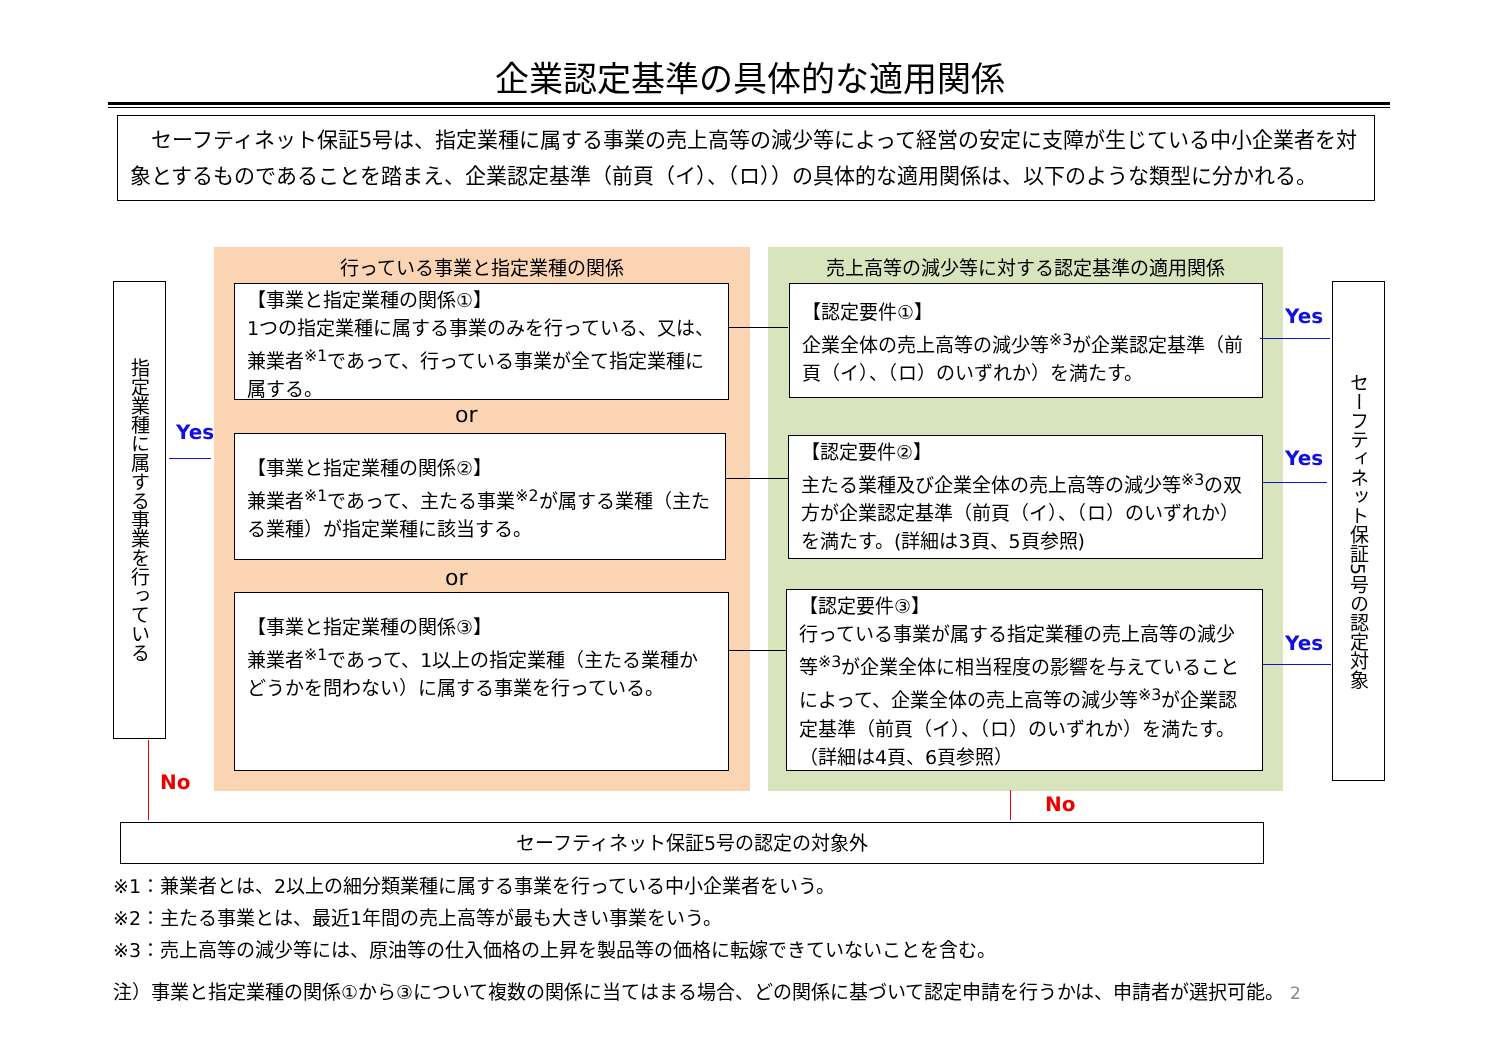企業認定基準の具体的な適用関係
　セーフティネット保証5号は、指定業種に属する事業の売上高等の減少等によって経営の安定に支障が生じている中小企業者を対象とするものであることを踏まえ、企業認定基準（前頁（イ）、（ロ））の具体的な適用関係は、以下のような類型に分かれる。
指定業種に属する事業を行っている
Yes
行っている事業と指定業種の関係 売上高等の減少等に対する認定基準の適用関係
【事業と指定業種の関係①】
1つの指定業種に属する事業のみを行っている、又は、兼業者<sup>※1</sup>であって、行っている事業が全て指定業種に属する。
or
【事業と指定業種の関係②】
兼業者<sup>※1</sup>であって、主たる事業<sup>※2</sup>が属する業種（主たる業種）が指定業種に該当する。
or
【事業と指定業種の関係③】
兼業者<sup>※1</sup>であって、1以上の指定業種（主たる業種かどうかを問わない）に属する事業を行っている。
【認定要件①】
企業全体の売上高等の減少等<sup>※3</sup>が企業認定基準（前頁（イ）、（ロ）のいずれか）を満たす。
【認定要件②】
主たる業種及び企業全体の売上高等の減少等<sup>※3</sup>の双方が企業認定基準（前頁（イ）、（ロ）のいずれか）を満たす。(詳細は3頁、5頁参照)
【認定要件③】
行っている事業が属する指定業種の売上高等の減少等<sup>※3</sup>が企業全体に相当程度の影響を与えていることによって、企業全体の売上高等の減少等<sup>※3</sup>が企業認定基準（前頁（イ）、（ロ）のいずれか）を満たす。（詳細は4頁、6頁参照）
Yes
Yes
Yes
セーフティネット保証5号の認定対象
No
No
セーフティネット保証5号の認定の対象外
※1：兼業者とは、2以上の細分類業種に属する事業を行っている中小企業者をいう。
※2：主たる事業とは、最近1年間の売上高等が最も大きい事業をいう。
※3：売上高等の減少等には、原油等の仕入価格の上昇を製品等の価格に転嫁できていないことを含む。
注）事業と指定業種の関係①から③について複数の関係に当てはまる場合、どの関係に基づいて認定申請を行うかは、申請者が選択可能。 2